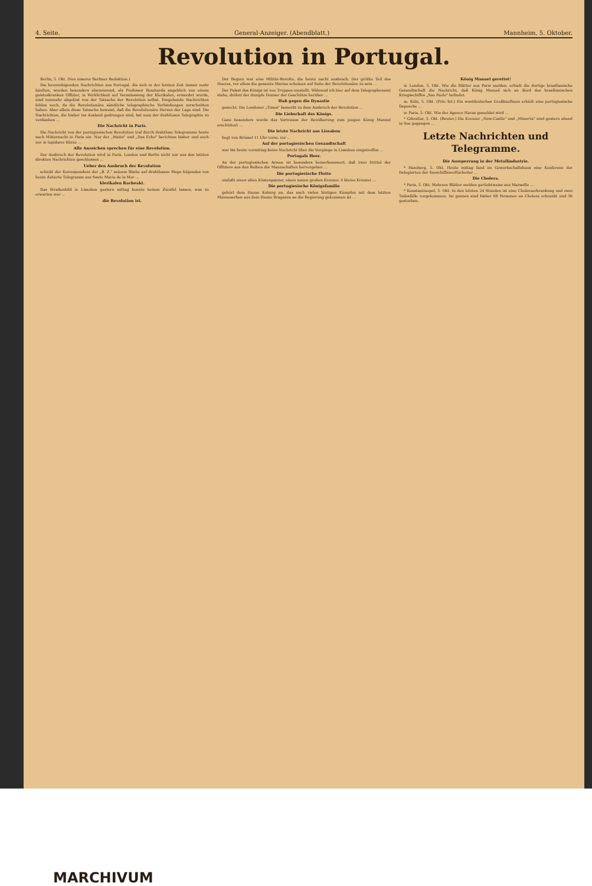4. Seite. General-Anzeiger. (Abendblatt.) Mannheim, 5. Oktober.
Revolution in Portugal.
Berlin, 5. Okt. (Von unserer Berliner Redaktion.)
Die beunruhigenden Nachrichten aus Portugal, die sich in der letzten Zeit immer mehr häuften, wurden besonders alarmierend, als Professor Bombarda angeblich von einem geisteskranken Offizier, in Wirklichkeit auf Veranlassung der Klerikalen, ermordet wurde, sind nunmehr abgelöst von der Tatsache der Revolution selbst. Eingehende Nachrichten fehlen noch, da die Revolutionäre sämtliche telegraphische Verbindungen zerschnitten haben. Aber allein diese Tatsache beweist, daß die Revolutionäre Herren der Lage sind. Die Nachrichten, die bisher ins Ausland gedrungen sind, hat man der drahtlosen Telegraphie zu verdanken ...
Die Nachricht in Paris.
Die Nachricht von der portugiesischen Revolution traf durch drahtlose Telegramme heute nach Mitternacht in Paris ein. Nur der „Matin" und „Das Echo" berichten bisher und auch nur in lapidarer Kürze ...
Alle Anzeichen sprechen für eine Revolution.
Der Ausbruch der Revolution wird in Paris, London und Berlin nicht nur aus den letzten direkten Nachrichten geschlossen ...
Ueber den Ausbruch der Revolution
schickt der Korrespondent der „B. Z." seinem Blatte auf drahtlosem Wege folgendes von heute datierte Telegramm aus Santo Maria de la Mer ...
klerikalen Racheakt.
Das Straßenbild in Lissabon gestern mittag konnte keinen Zweifel lassen, was zu erwarten war ...
die Revolution ist.
Der Beginn war eine Militär-Revolte, die heute nacht ausbrach. Der größte Teil des Heeres, vor allem die gesamte Marine scheinen auf Seite der Revolutionäre zu sein ...
Der Palast des Königs ist von Truppen umstellt. Während ich hier auf dem Telegraphenamt stehe, dröhnt der dumpfe Donner der Geschütze herüber ...
Haß gegen die Dynastie
gesucht. Die Londoner „Times" bemerkt zu dem Ausbruch der Revolution ...
Die Liebschaft des Königs.
Ganz besonders wurde das Vertrauen der Bevölkerung zum jungen König Manuel erschüttert ...
Die letzte Nachricht aus Lissabon
liegt von Brüssel 11 Uhr vorm. vor ...
Auf der portugiesischen Gesandtschaft
war bis heute vormittag keine Nachricht über die Vorgänge in Lissabon eingetroffen ...
Portugals Heer.
An der portugiesischen Armee ist besonders bemerkenswert, daß zwei Drittel der Offiziere aus den Reihen der Mannschaften hervorgehen ...
Die portugiesische Flotte
umfaßt einen alten Küstenpanzer, einen neuen großen Kreuzer, 4 kleine Kreuzer ...
Die portugiesische Königsfamilie
gehört dem Hause Koburg an, das nach vielen blutigen Kämpfen mit dem letzten Manneserben aus dem Hause Braganza an die Regierung gekommen ist ...
König Manuel gerettet!
w. London, 5. Okt. Wie die Blätter aus Paris melden, erhielt die dortige brasilianische Gesandtschaft die Nachricht, daß König Manuel sich an Bord des brasilianischen Kriegsschiffes „Sao Paolo" befindet.
m. Köln, 5. Okt. (Priv.-Tel.) Ein westdeutsches Großkaufhaus erhielt eine portugiesische Depesche ...
w. Paris, 5. Okt. Wie der Agence Havas gemeldet wird ...
* Gibraltar, 5. Okt. (Reuter.) Die Kreuzer „New-Castle" und „Minerva" sind gestern abend in See gegangen ...
Letzte Nachrichten und Telegramme.
Die Aussperrung in der Metallindustrie.
* Hamburg, 5. Okt. Heute mittag fand im Gewerkschaftshaus eine Konferenz der Delegierten der Seeschiffswerftarbeiter ...
Die Cholera.
* Paris, 5. Okt. Mehrere Blätter melden gerüchtweise aus Marseille ...
* Konstantinopel, 5. Okt. In den letzten 24 Stunden ist eine Choleraerkrankung und zwei Todesfälle vorgekommen. Im ganzen sind bisher 68 Personen an Cholera erkrankt und 36 gestorben.
MARCHIVUM